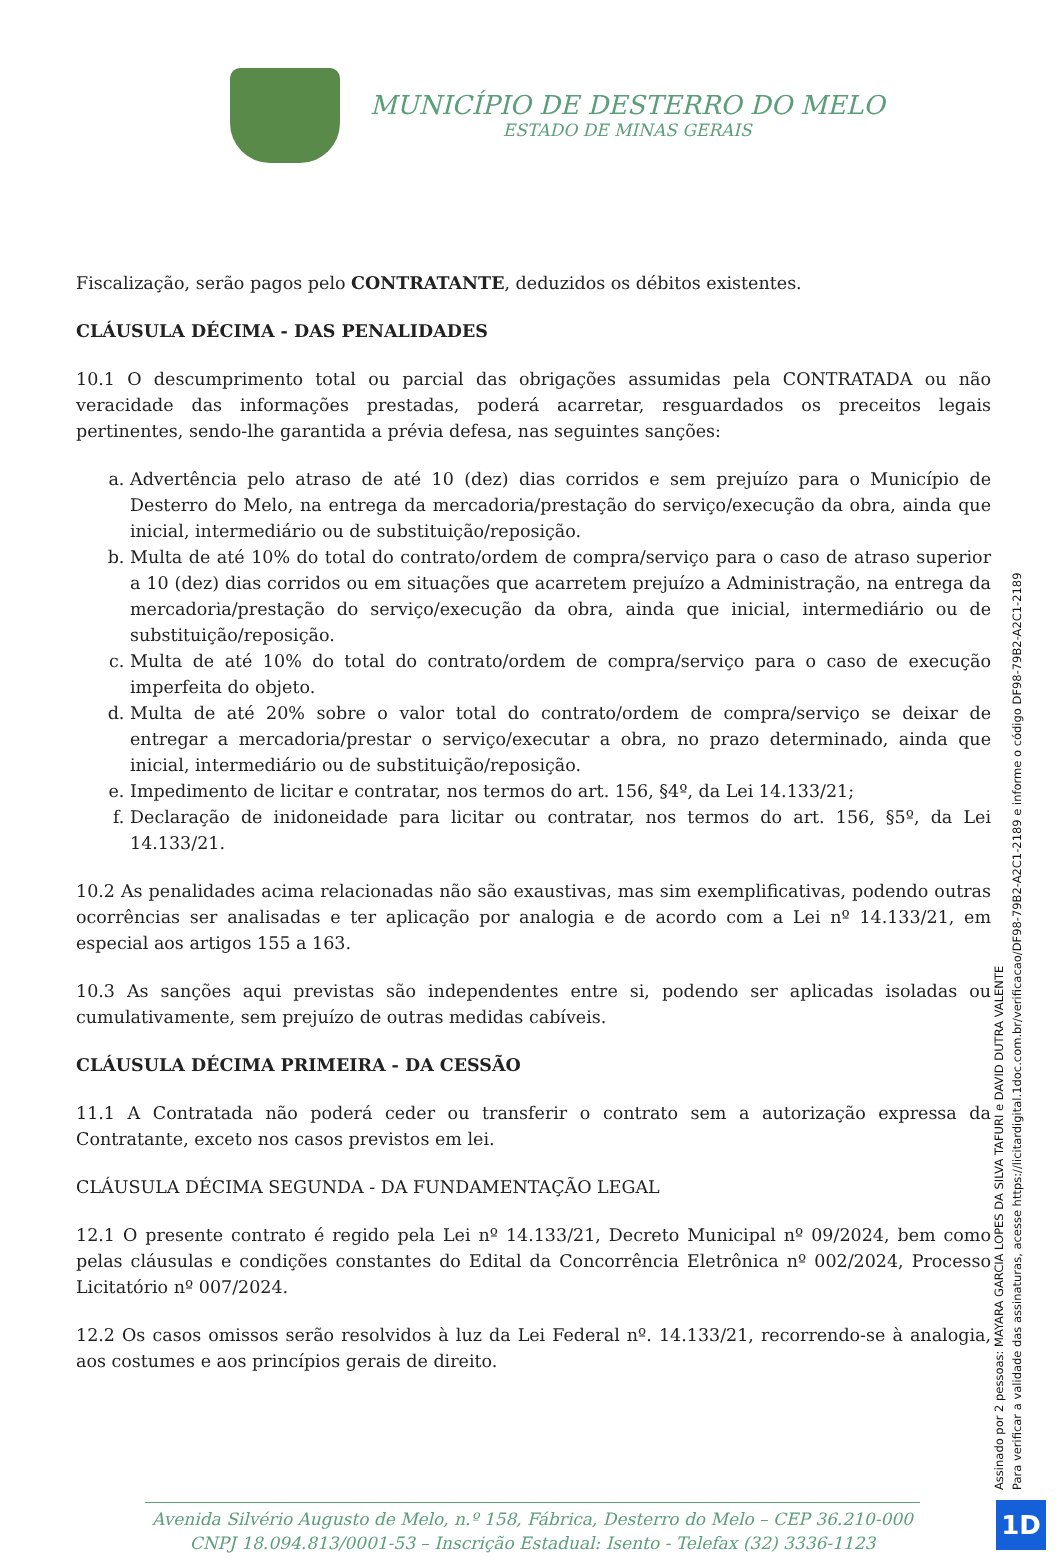MUNICÍPIO DE DESTERRO DO MELO
ESTADO DE MINAS GERAIS
Fiscalização, serão pagos pelo CONTRATANTE, deduzidos os débitos existentes.
CLÁUSULA DÉCIMA - DAS PENALIDADES
10.1 O descumprimento total ou parcial das obrigações assumidas pela CONTRATADA ou não veracidade das informações prestadas, poderá acarretar, resguardados os preceitos legais pertinentes, sendo-lhe garantida a prévia defesa, nas seguintes sanções:
a. Advertência pelo atraso de até 10 (dez) dias corridos e sem prejuízo para o Município de Desterro do Melo, na entrega da mercadoria/prestação do serviço/execução da obra, ainda que inicial, intermediário ou de substituição/reposição.
b. Multa de até 10% do total do contrato/ordem de compra/serviço para o caso de atraso superior a 10 (dez) dias corridos ou em situações que acarretem prejuízo a Administração, na entrega da mercadoria/prestação do serviço/execução da obra, ainda que inicial, intermediário ou de substituição/reposição.
c. Multa de até 10% do total do contrato/ordem de compra/serviço para o caso de execução imperfeita do objeto.
d. Multa de até 20% sobre o valor total do contrato/ordem de compra/serviço se deixar de entregar a mercadoria/prestar o serviço/executar a obra, no prazo determinado, ainda que inicial, intermediário ou de substituição/reposição.
e. Impedimento de licitar e contratar, nos termos do art. 156, §4º, da Lei 14.133/21;
f. Declaração de inidoneidade para licitar ou contratar, nos termos do art. 156, §5º, da Lei 14.133/21.
10.2 As penalidades acima relacionadas não são exaustivas, mas sim exemplificativas, podendo outras ocorrências ser analisadas e ter aplicação por analogia e de acordo com a Lei nº 14.133/21, em especial aos artigos 155 a 163.
10.3 As sanções aqui previstas são independentes entre si, podendo ser aplicadas isoladas ou cumulativamente, sem prejuízo de outras medidas cabíveis.
CLÁUSULA DÉCIMA PRIMEIRA - DA CESSÃO
11.1 A Contratada não poderá ceder ou transferir o contrato sem a autorização expressa da Contratante, exceto nos casos previstos em lei.
CLÁUSULA DÉCIMA SEGUNDA - DA FUNDAMENTAÇÃO LEGAL
12.1 O presente contrato é regido pela Lei nº 14.133/21, Decreto Municipal nº 09/2024, bem como pelas cláusulas e condições constantes do Edital da Concorrência Eletrônica nº 002/2024, Processo Licitatório nº 007/2024.
12.2 Os casos omissos serão resolvidos à luz da Lei Federal nº. 14.133/21, recorrendo-se à analogia, aos costumes e aos princípios gerais de direito.
Assinado por 2 pessoas: MAYARA GARCIA LOPES DA SILVA TAFURI e DAVID DUTRA VALENTE
Para verificar a validade das assinaturas, acesse https://licitardigital.1doc.com.br/verificacao/DF98-79B2-A2C1-2189 e informe o código DF98-79B2-A2C1-2189
Avenida Silvério Augusto de Melo, n.º 158, Fábrica, Desterro do Melo – CEP 36.210-000
CNPJ 18.094.813/0001-53 – Inscrição Estadual: Isento - Telefax (32) 3336-1123
1D